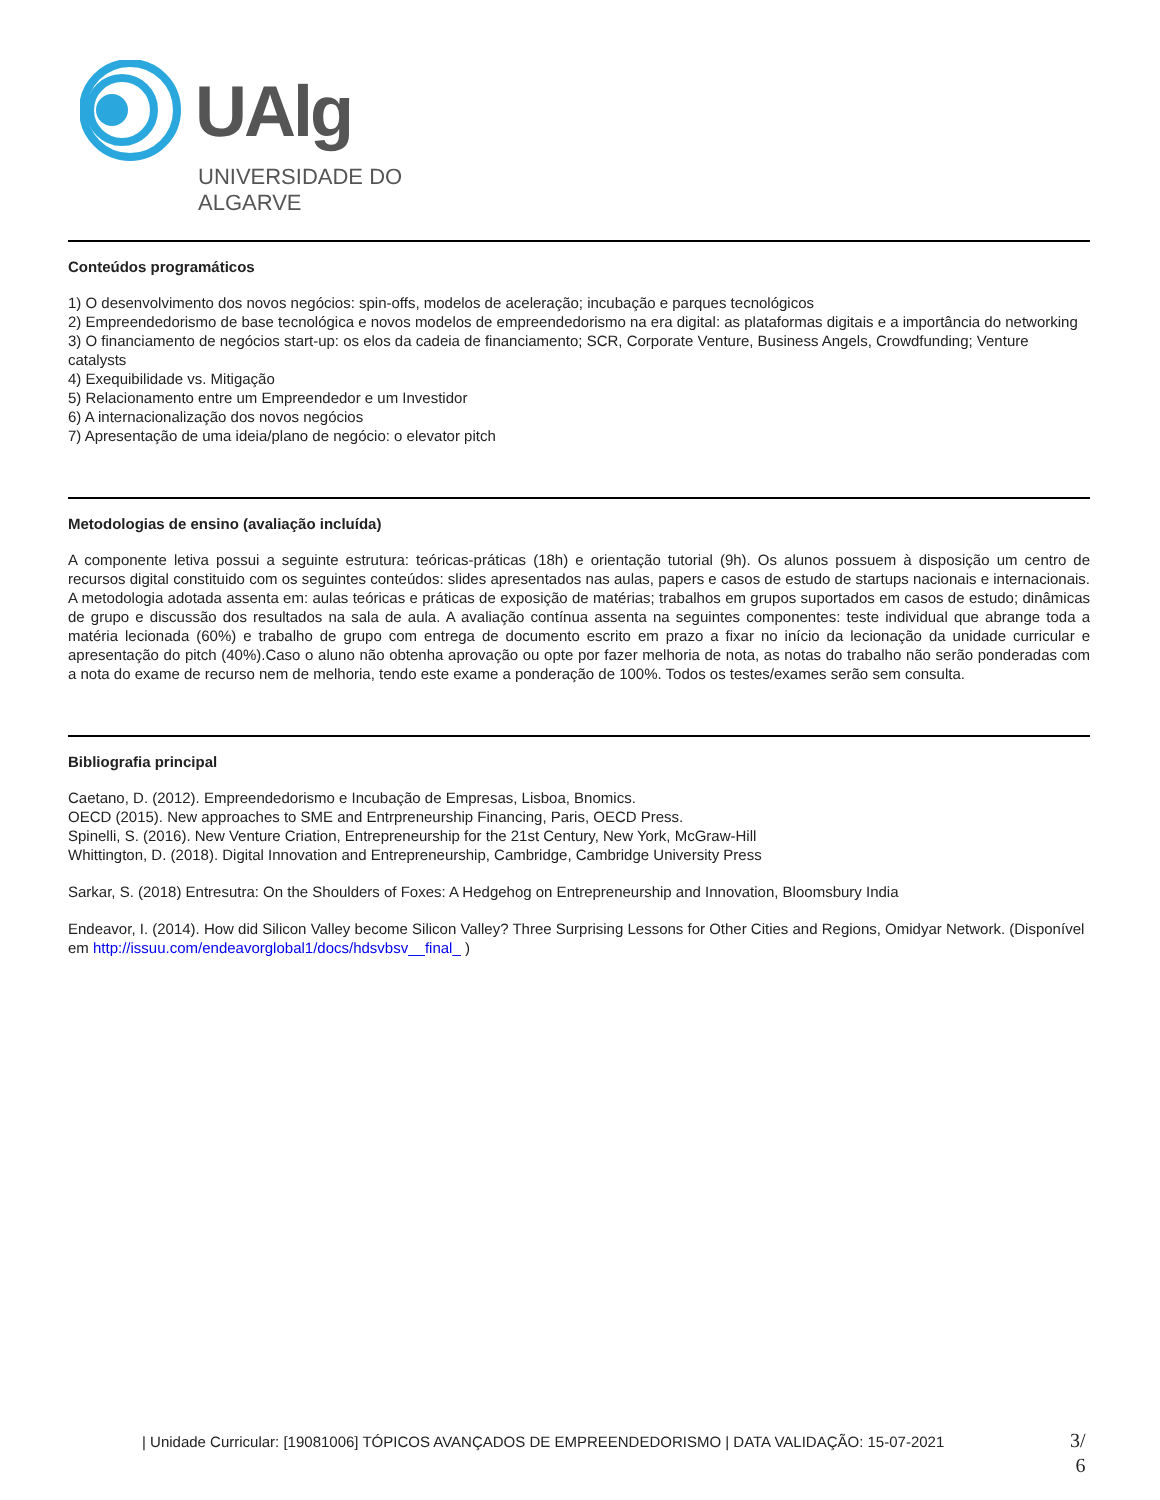UAlg
UNIVERSIDADE DO ALGARVE
Conteúdos programáticos
1) O desenvolvimento dos novos negócios: spin-offs, modelos de aceleração; incubação e parques tecnológicos
2) Empreendedorismo de base tecnológica e novos modelos de empreendedorismo na era digital: as plataformas digitais e a importância do networking
3) O financiamento de negócios start-up: os elos da cadeia de financiamento; SCR, Corporate Venture, Business Angels, Crowdfunding; Venture catalysts
4) Exequibilidade vs. Mitigação
5) Relacionamento entre um Empreendedor e um Investidor
6) A internacionalização dos novos negócios
7) Apresentação de uma ideia/plano de negócio: o elevator pitch
Metodologias de ensino (avaliação incluída)
A componente letiva possui a seguinte estrutura: teóricas-práticas (18h) e orientação tutorial (9h). Os alunos possuem à disposição um centro de recursos digital constituido com os seguintes conteúdos: slides apresentados nas aulas, papers e casos de estudo de startups nacionais e internacionais. A metodologia adotada assenta em: aulas teóricas e práticas de exposição de matérias; trabalhos em grupos suportados em casos de estudo; dinâmicas de grupo e discussão dos resultados na sala de aula. A avaliação contínua assenta na seguintes componentes: teste individual que abrange toda a matéria lecionada (60%) e trabalho de grupo com entrega de documento escrito em prazo a fixar no início da lecionação da unidade curricular e apresentação do pitch (40%).Caso o aluno não obtenha aprovação ou opte por fazer melhoria de nota, as notas do trabalho não serão ponderadas com a nota do exame de recurso nem de melhoria, tendo este exame a ponderação de 100%. Todos os testes/exames serão sem consulta.
Bibliografia principal
Caetano, D. (2012). Empreendedorismo e Incubação de Empresas, Lisboa, Bnomics.
OECD (2015). New approaches to SME and Entrpreneurship Financing, Paris, OECD Press.
Spinelli, S. (2016). New Venture Criation, Entrepreneurship for the 21st Century, New York, McGraw-Hill
Whittington, D. (2018). Digital Innovation and Entrepreneurship, Cambridge, Cambridge University Press
Sarkar, S. (2018) Entresutra: On the Shoulders of Foxes: A Hedgehog on Entrepreneurship and Innovation, Bloomsbury India
Endeavor, I. (2014). How did Silicon Valley become Silicon Valley? Three Surprising Lessons for Other Cities and Regions, Omidyar Network. (Disponível em http://issuu.com/endeavorglobal1/docs/hdsvbsv__final_ )
| Unidade Curricular: [19081006] TÓPICOS AVANÇADOS DE EMPREENDEDORISMO | DATA VALIDAÇÃO: 15-07-2021
3/
6